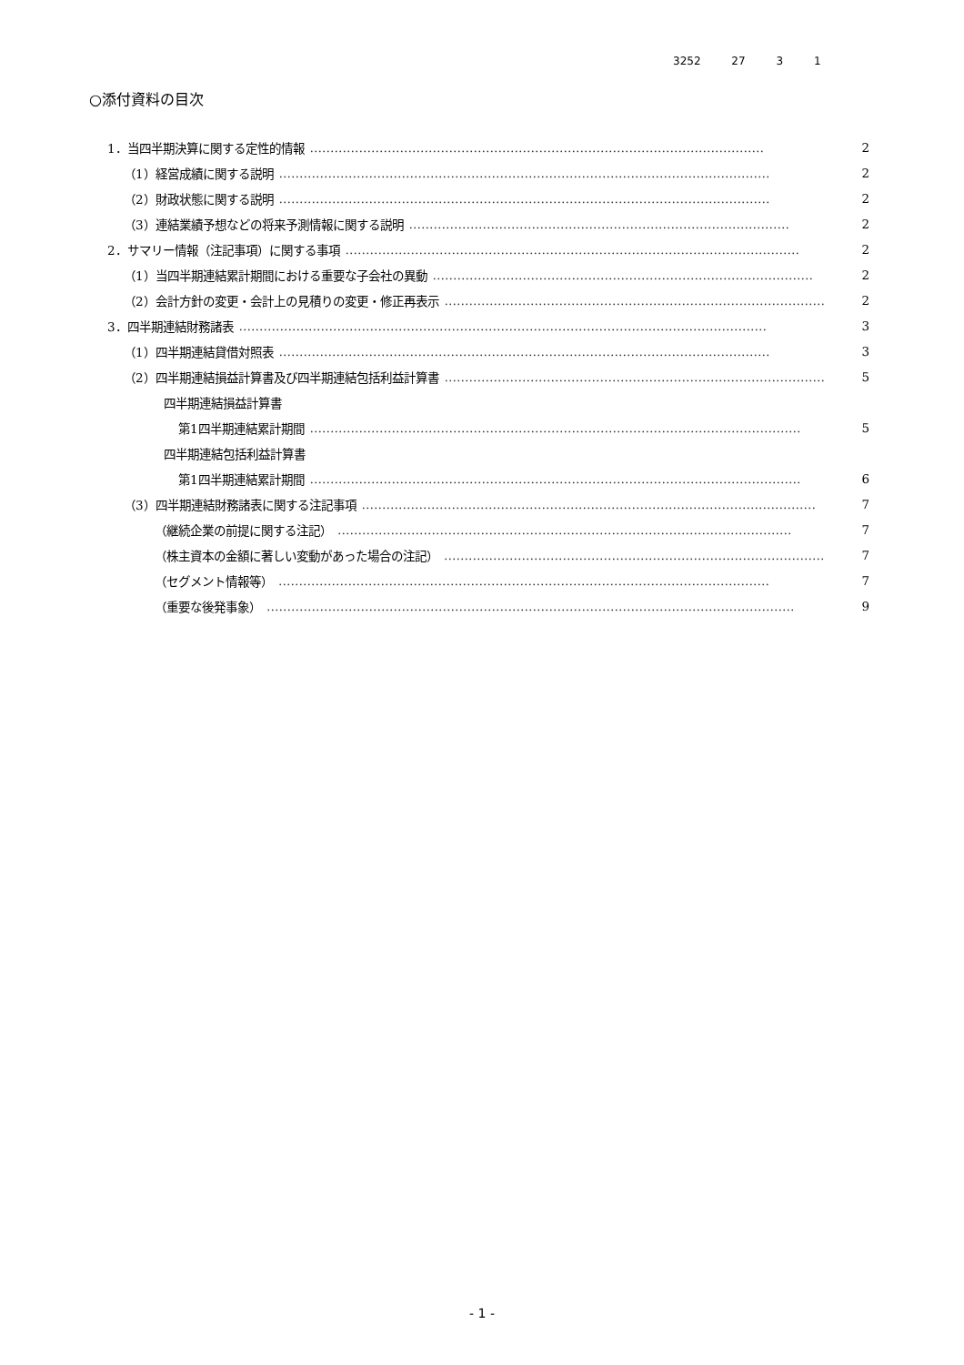3252 27 3 1
○添付資料の目次
1．当四半期決算に関する定性的情報 ………………………………………………………………………………………………… 2
（1）経営成績に関する説明 ………………………………………………………………………………………………………… 2
（2）財政状態に関する説明 ………………………………………………………………………………………………………… 2
（3）連結業績予想などの将来予測情報に関する説明 ………………………………………………………………………………… 2
2．サマリー情報（注記事項）に関する事項 ………………………………………………………………………………………………… 2
（1）当四半期連結累計期間における重要な子会社の異動 ………………………………………………………………………………… 2
（2）会計方針の変更・会計上の見積りの変更・修正再表示 ………………………………………………………………………………… 2
3．四半期連結財務諸表 ………………………………………………………………………………………………………………… 3
（1）四半期連結貸借対照表 ………………………………………………………………………………………………………… 3
（2）四半期連結損益計算書及び四半期連結包括利益計算書 ………………………………………………………………………………… 5
四半期連結損益計算書
第1四半期連結累計期間 ………………………………………………………………………………………………………… 5
四半期連結包括利益計算書
第1四半期連結累計期間 ………………………………………………………………………………………………………… 6
（3）四半期連結財務諸表に関する注記事項 ………………………………………………………………………………………………… 7
（継続企業の前提に関する注記） ………………………………………………………………………………………………… 7
（株主資本の金額に著しい変動があった場合の注記） ………………………………………………………………………………… 7
（セグメント情報等） ………………………………………………………………………………………………………… 7
（重要な後発事象） ………………………………………………………………………………………………………………… 9
- 1 -